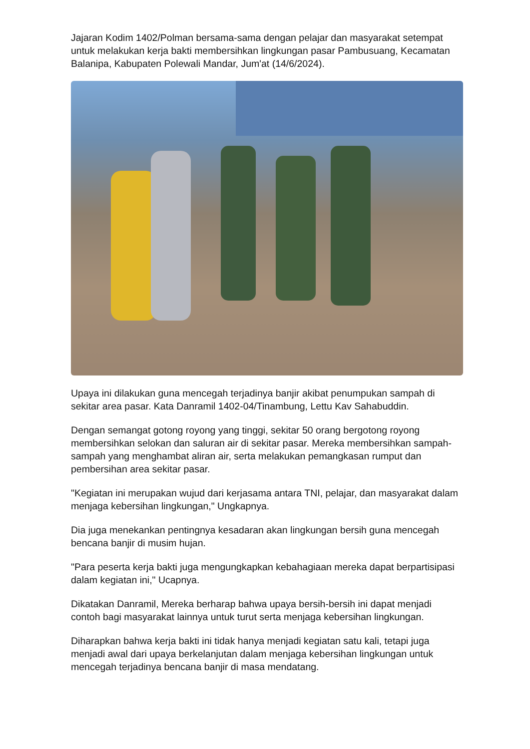Jajaran Kodim 1402/Polman bersama-sama dengan pelajar dan masyarakat setempat untuk melakukan kerja bakti membersihkan lingkungan pasar Pambusuang, Kecamatan Balanipa, Kabupaten Polewali Mandar, Jum'at (14/6/2024).
Upaya ini dilakukan guna mencegah terjadinya banjir akibat penumpukan sampah di sekitar area pasar. Kata Danramil 1402-04/Tinambung, Lettu Kav Sahabuddin.
Dengan semangat gotong royong yang tinggi, sekitar 50 orang bergotong royong membersihkan selokan dan saluran air di sekitar pasar. Mereka membersihkan sampah-sampah yang menghambat aliran air, serta melakukan pemangkasan rumput dan pembersihan area sekitar pasar.
"Kegiatan ini merupakan wujud dari kerjasama antara TNI, pelajar, dan masyarakat dalam menjaga kebersihan lingkungan," Ungkapnya.
Dia juga menekankan pentingnya kesadaran akan lingkungan bersih guna mencegah bencana banjir di musim hujan.
"Para peserta kerja bakti juga mengungkapkan kebahagiaan mereka dapat berpartisipasi dalam kegiatan ini," Ucapnya.
Dikatakan Danramil, Mereka berharap bahwa upaya bersih-bersih ini dapat menjadi contoh bagi masyarakat lainnya untuk turut serta menjaga kebersihan lingkungan.
Diharapkan bahwa kerja bakti ini tidak hanya menjadi kegiatan satu kali, tetapi juga menjadi awal dari upaya berkelanjutan dalam menjaga kebersihan lingkungan untuk mencegah terjadinya bencana banjir di masa mendatang.